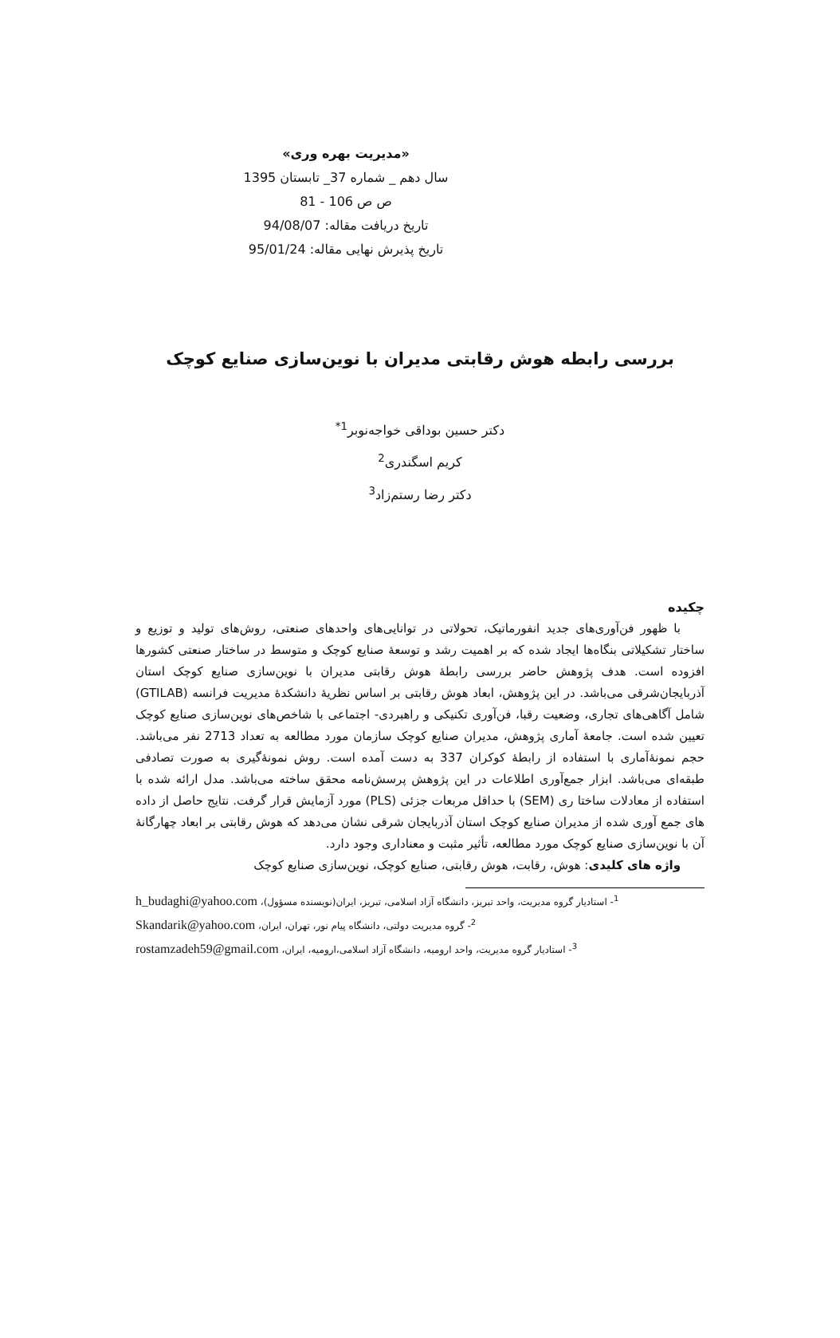«مدیریت بهره وری»
سال دهم _ شماره 37_ تابستان 1395
ص ص 106 - 81
تاریخ دریافت مقاله: 94/08/07
تاریخ پذیرش نهایی مقاله: 95/01/24
بررسی رابطه هوش رقابتی مدیران با نوین‌سازی صنایع کوچک
دکتر حسین بوداقی خواجه‌نوبر<sup>1*</sup>
کریم اسگندری<sup>2</sup>
دکتر رضا رستم‌زاد<sup>3</sup>
چکیده
با ظهور فن‌آوری‌های جدید انفورماتیک، تحولاتی در توانایی‌های واحدهای صنعتی، روش‌های تولید و توزیع و ساختار تشکیلاتی بنگاه‌ها ایجاد شده که بر اهمیت رشد و توسعهٔ صنایع کوچک و متوسط در ساختار صنعتی کشورها افزوده است. هدف پژوهش حاضر بررسی رابطهٔ هوش رقابتی مدیران با نوین‌سازی صنایع کوچک استان آذربایجان‌شرقی می‌باشد. در این پژوهش، ابعاد هوش رقابتی بر اساس نظریهٔ دانشکدهٔ مدیریت فرانسه (GTILAB) شامل آگاهی‌های تجاری، وضعیت رقبا، فن‌آوری تکنیکی و راهبردی- اجتماعی با شاخص‌های نوین‌سازی صنایع کوچک تعیین شده است. جامعهٔ آماری پژوهش، مدیران صنایع کوچک سازمان مورد مطالعه به تعداد 2713 نفر می‌باشد. حجم نمونهٔ‌آماری با استفاده از رابطهٔ کوکران 337 به دست آمده است. روش نمونهٔ‌گیری به صورت تصادفی طبقه‌ای می‌باشد. ابزار جمع‌آوری اطلاعات در این پژوهش پرسش‌نامه محقق ساخته می‌باشد. مدل ارائه شده با استفاده از معادلات ساختا ری (SEM) با حداقل مربعات جزئی (PLS) مورد آزمایش قرار گرفت. نتایج حاصل از داده های جمع آوری شده از مدیران صنایع کوچک استان آذربایجان شرقی نشان می‌دهد که هوش رقابتی بر ابعاد چهارگانهٔ آن با نوین‌سازی صنایع کوچک مورد مطالعه، تأثیر مثبت و معناداری وجود دارد.
واژه های کلیدی: هوش، رقابت، هوش رقابتی، صنایع کوچک، نوین‌سازی صنایع کوچک
<sup>1</sup>- استادیار گروه مدیریت، واحد تبریز، دانشگاه آزاد اسلامی، تبریز، ایران(نویسنده مسؤول)، h_budaghi@yahoo.com
<sup>2</sup>- گروه مدیریت دولتی، دانشگاه پیام نور، تهران، ایران، Skandarik@yahoo.com
<sup>3</sup>- استادیار گروه مدیریت، واحد ارومیه، دانشگاه آزاد اسلامی،ارومیه، ایران، rostamzadeh59@gmail.com